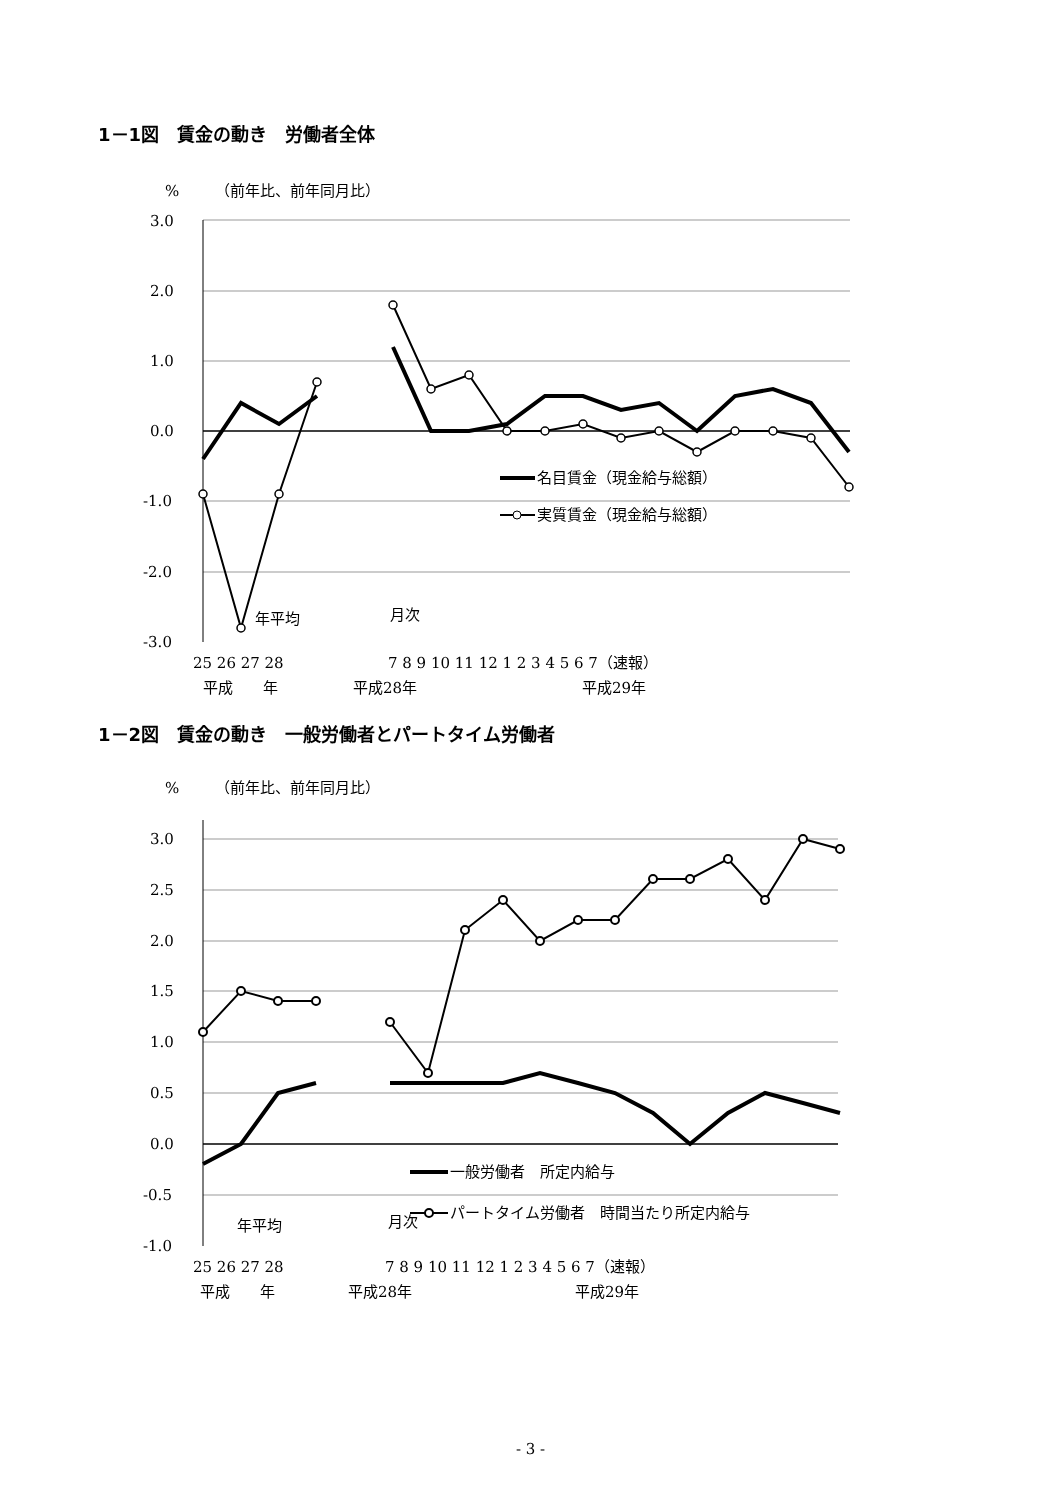1－1図　賃金の動き　労働者全体
%
（前年比、前年同月比）
3.0
2.0
1.0
0.0
-1.0
-2.0
-3.0
名目賃金（現金給与総額）
実質賃金（現金給与総額）
年平均
月次
25 26 27 28
7 8 9 10 11 12 1 2 3 4 5 6 7（速報）
平成　　年
平成28年
平成29年
1－2図　賃金の動き　一般労働者とパートタイム労働者
%
（前年比、前年同月比）
3.0
2.5
2.0
1.5
1.0
0.5
0.0
-0.5
-1.0
一般労働者　所定内給与
パートタイム労働者　時間当たり所定内給与
年平均
月次
25 26 27 28
7 8 9 10 11 12 1 2 3 4 5 6 7（速報）
平成　　年
平成28年
平成29年
- 3 -